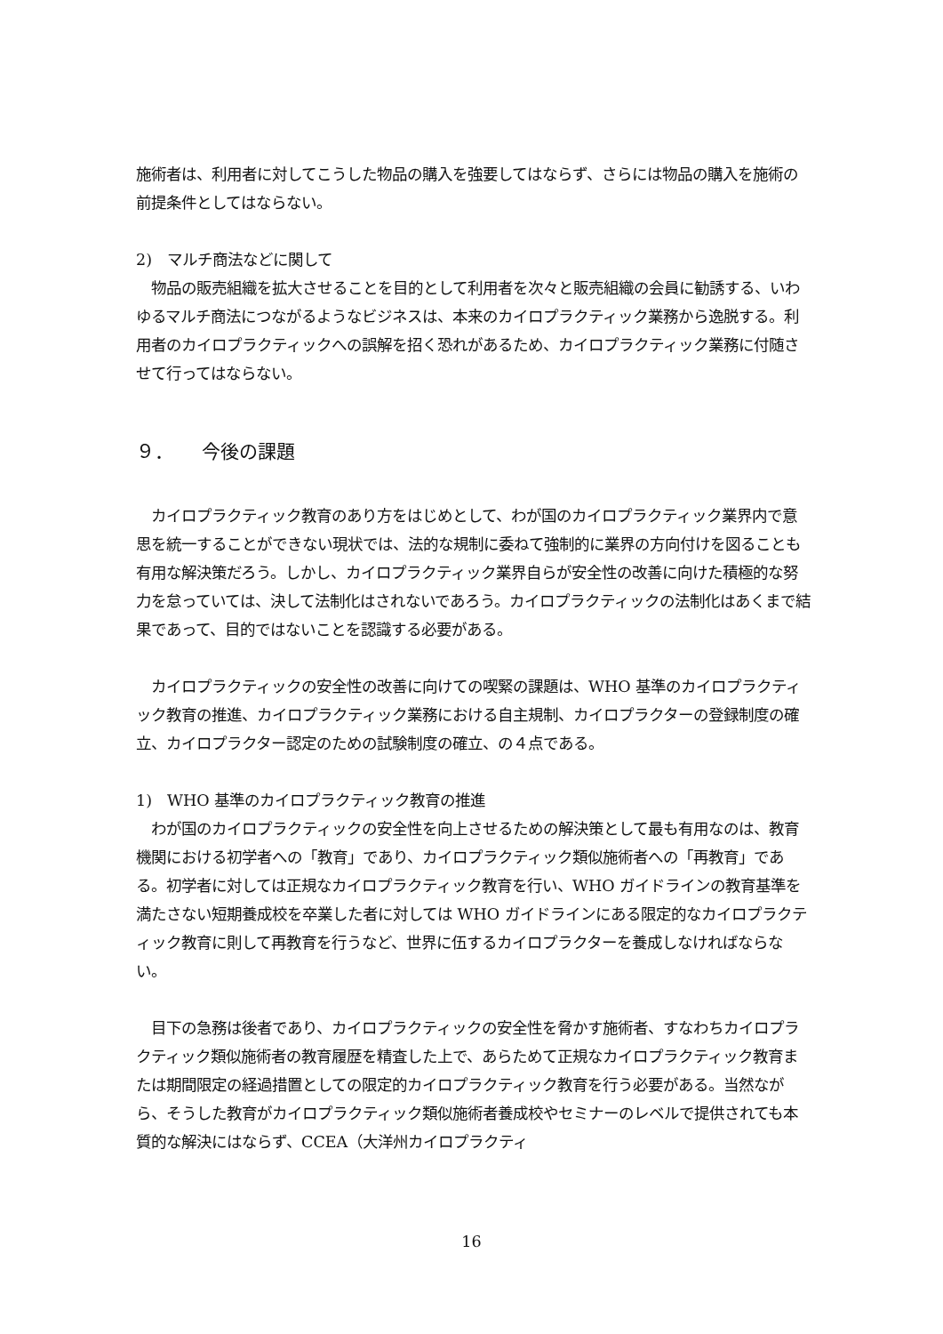施術者は、利用者に対してこうした物品の購入を強要してはならず、さらには物品の購入を施術の前提条件としてはならない。
2)　マルチ商法などに関して
　物品の販売組織を拡大させることを目的として利用者を次々と販売組織の会員に勧誘する、いわゆるマルチ商法につながるようなビジネスは、本来のカイロプラクティック業務から逸脱する。利用者のカイロプラクティックへの誤解を招く恐れがあるため、カイロプラクティック業務に付随させて行ってはならない。
９．　　今後の課題
　カイロプラクティック教育のあり方をはじめとして、わが国のカイロプラクティック業界内で意思を統一することができない現状では、法的な規制に委ねて強制的に業界の方向付けを図ることも有用な解決策だろう。しかし、カイロプラクティック業界自らが安全性の改善に向けた積極的な努力を怠っていては、決して法制化はされないであろう。カイロプラクティックの法制化はあくまで結果であって、目的ではないことを認識する必要がある。
　カイロプラクティックの安全性の改善に向けての喫緊の課題は、WHO 基準のカイロプラクティック教育の推進、カイロプラクティック業務における自主規制、カイロプラクターの登録制度の確立、カイロプラクター認定のための試験制度の確立、の４点である。
1)　WHO 基準のカイロプラクティック教育の推進
　わが国のカイロプラクティックの安全性を向上させるための解決策として最も有用なのは、教育機関における初学者への「教育」であり、カイロプラクティック類似施術者への「再教育」である。初学者に対しては正規なカイロプラクティック教育を行い、WHO ガイドラインの教育基準を満たさない短期養成校を卒業した者に対しては WHO ガイドラインにある限定的なカイロプラクティック教育に則して再教育を行うなど、世界に伍するカイロプラクターを養成しなければならない。
　目下の急務は後者であり、カイロプラクティックの安全性を脅かす施術者、すなわちカイロプラクティック類似施術者の教育履歴を精査した上で、あらためて正規なカイロプラクティック教育または期間限定の経過措置としての限定的カイロプラクティック教育を行う必要がある。当然ながら、そうした教育がカイロプラクティック類似施術者養成校やセミナーのレベルで提供されても本質的な解決にはならず、CCEA（大洋州カイロプラクティ
16